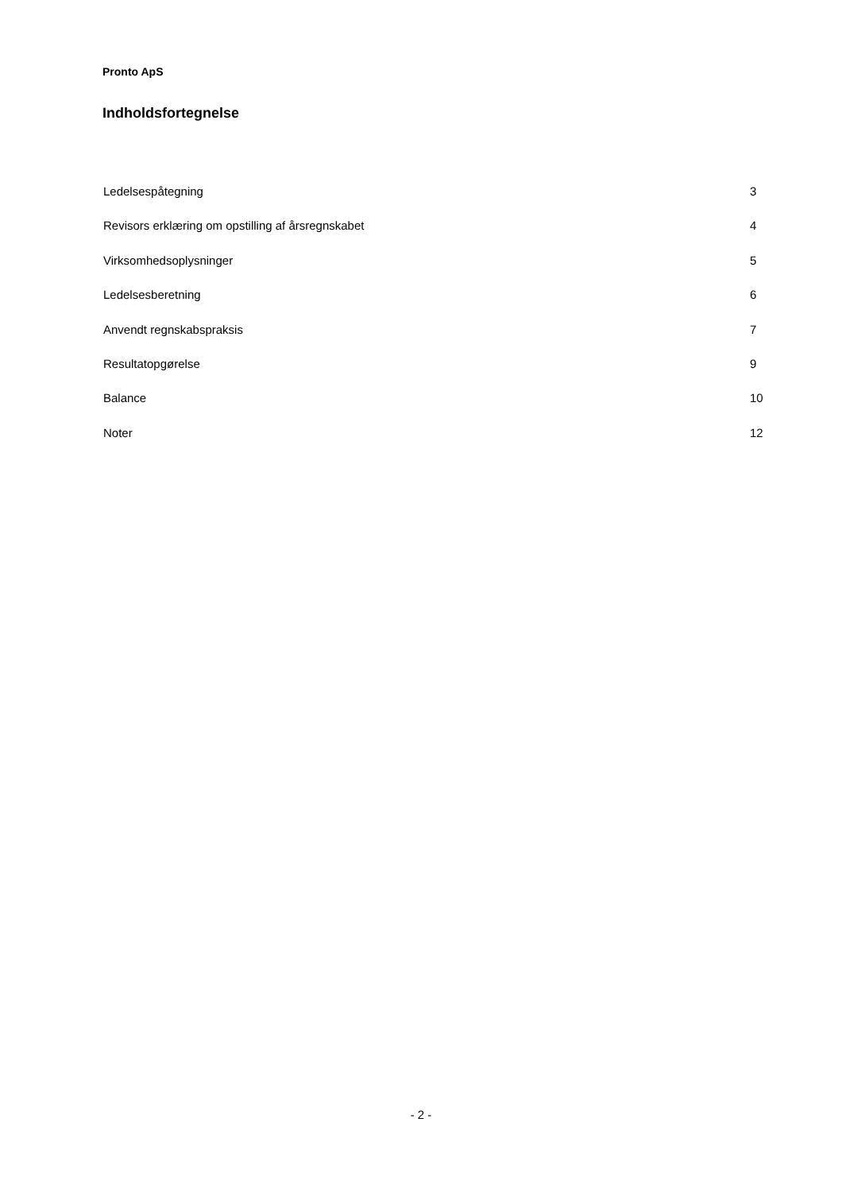Pronto ApS
Indholdsfortegnelse
Ledelsespåtegning 3
Revisors erklæring om opstilling af årsregnskabet 4
Virksomhedsoplysninger 5
Ledelsesberetning 6
Anvendt regnskabspraksis 7
Resultatopgørelse 9
Balance 10
Noter 12
- 2 -